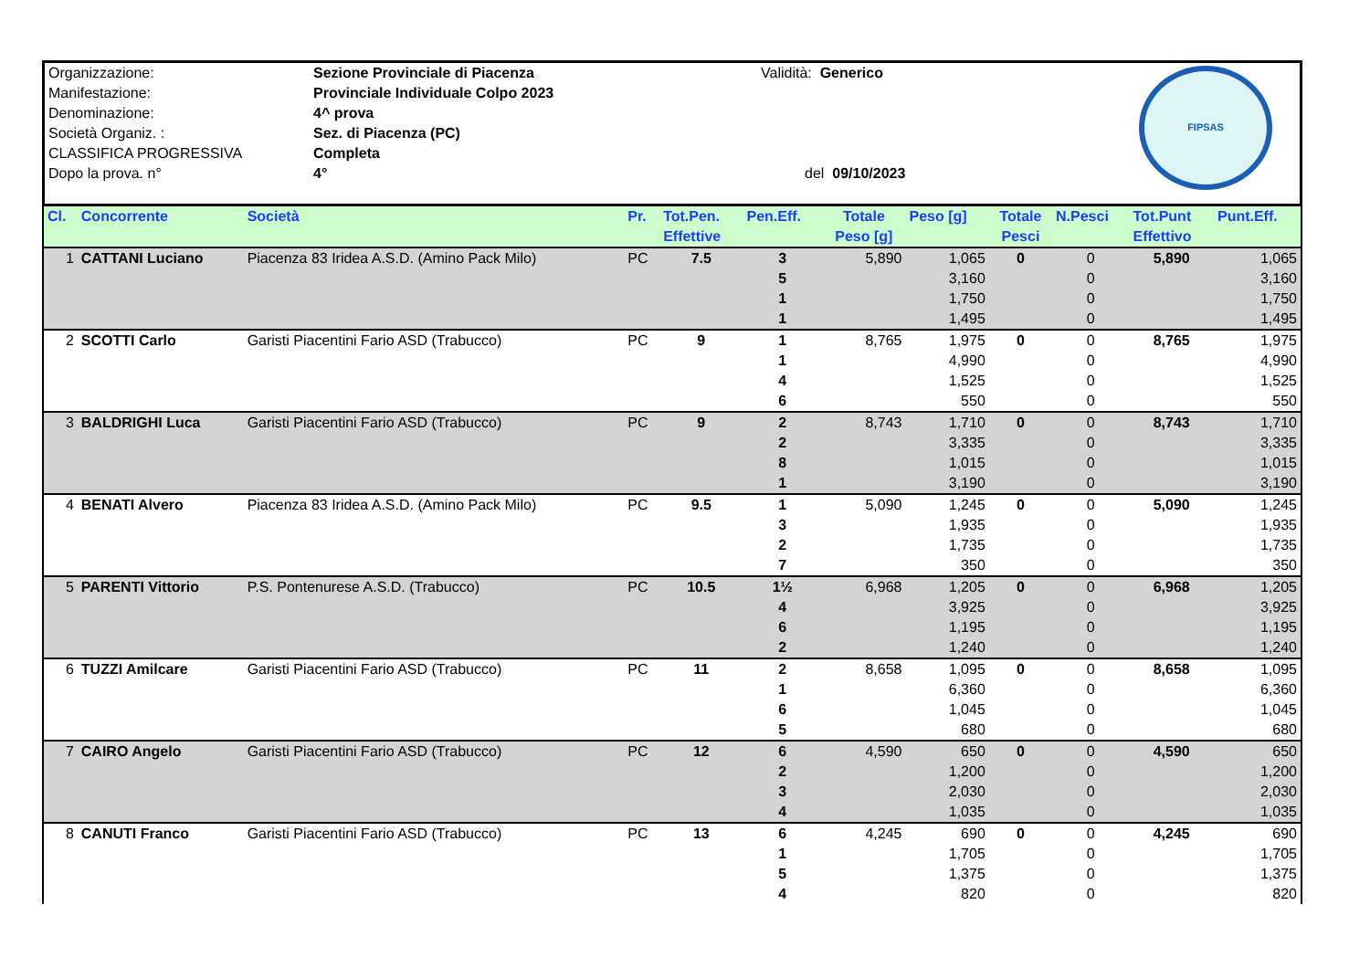Organizzazione:
Manifestazione:
Denominazione:
Società Organiz. :
CLASSIFICA PROGRESSIVA
Dopo la prova. n°
Sezione Provinciale di Piacenza
Provinciale Individuale Colpo 2023
4^ prova
Sez. di Piacenza (PC)
Completa
4°
Validità: Generico
del 09/10/2023
FIPSAS
| Cl. | Concorrente | Società | Pr. | Tot.Pen. Effettive | Pen.Eff. | Totale Peso [g] | Peso [g] | Totale Pesci | N.Pesci | Tot.Punt Effettivo | Punt.Eff. |
| --- | --- | --- | --- | --- | --- | --- | --- | --- | --- | --- | --- |
| 1 | CATTANI Luciano | Piacenza 83 Iridea A.S.D. (Amino Pack Milo) | PC | 7.5 | 3 | 5,890 | 1,065 | 0 | 0 | 5,890 | 1,065 |
| | | | | | 5 | | 3,160 | | 0 | | 3,160 |
| | | | | | 1 | | 1,750 | | 0 | | 1,750 |
| | | | | | 1 | | 1,495 | | 0 | | 1,495 |
| 2 | SCOTTI Carlo | Garisti Piacentini Fario ASD (Trabucco) | PC | 9 | 1 | 8,765 | 1,975 | 0 | 0 | 8,765 | 1,975 |
| | | | | | 1 | | 4,990 | | 0 | | 4,990 |
| | | | | | 4 | | 1,525 | | 0 | | 1,525 |
| | | | | | 6 | | 550 | | 0 | | 550 |
| 3 | BALDRIGHI Luca | Garisti Piacentini Fario ASD (Trabucco) | PC | 9 | 2 | 8,743 | 1,710 | 0 | 0 | 8,743 | 1,710 |
| | | | | | 2 | | 3,335 | | 0 | | 3,335 |
| | | | | | 8 | | 1,015 | | 0 | | 1,015 |
| | | | | | 1 | | 3,190 | | 0 | | 3,190 |
| 4 | BENATI Alvero | Piacenza 83 Iridea A.S.D. (Amino Pack Milo) | PC | 9.5 | 1 | 5,090 | 1,245 | 0 | 0 | 5,090 | 1,245 |
| | | | | | 3 | | 1,935 | | 0 | | 1,935 |
| | | | | | 2 | | 1,735 | | 0 | | 1,735 |
| | | | | | 7 | | 350 | | 0 | | 350 |
| 5 | PARENTI Vittorio | P.S. Pontenurese A.S.D. (Trabucco) | PC | 10.5 | 1½ | 6,968 | 1,205 | 0 | 0 | 6,968 | 1,205 |
| | | | | | 4 | | 3,925 | | 0 | | 3,925 |
| | | | | | 6 | | 1,195 | | 0 | | 1,195 |
| | | | | | 2 | | 1,240 | | 0 | | 1,240 |
| 6 | TUZZI Amilcare | Garisti Piacentini Fario ASD (Trabucco) | PC | 11 | 2 | 8,658 | 1,095 | 0 | 0 | 8,658 | 1,095 |
| | | | | | 1 | | 6,360 | | 0 | | 6,360 |
| | | | | | 6 | | 1,045 | | 0 | | 1,045 |
| | | | | | 5 | | 680 | | 0 | | 680 |
| 7 | CAIRO Angelo | Garisti Piacentini Fario ASD (Trabucco) | PC | 12 | 6 | 4,590 | 650 | 0 | 0 | 4,590 | 650 |
| | | | | | 2 | | 1,200 | | 0 | | 1,200 |
| | | | | | 3 | | 2,030 | | 0 | | 2,030 |
| | | | | | 4 | | 1,035 | | 0 | | 1,035 |
| 8 | CANUTI Franco | Garisti Piacentini Fario ASD (Trabucco) | PC | 13 | 6 | 4,245 | 690 | 0 | 0 | 4,245 | 690 |
| | | | | | 1 | | 1,705 | | 0 | | 1,705 |
| | | | | | 5 | | 1,375 | | 0 | | 1,375 |
| | | | | | 4 | | 820 | | 0 | | 820 |